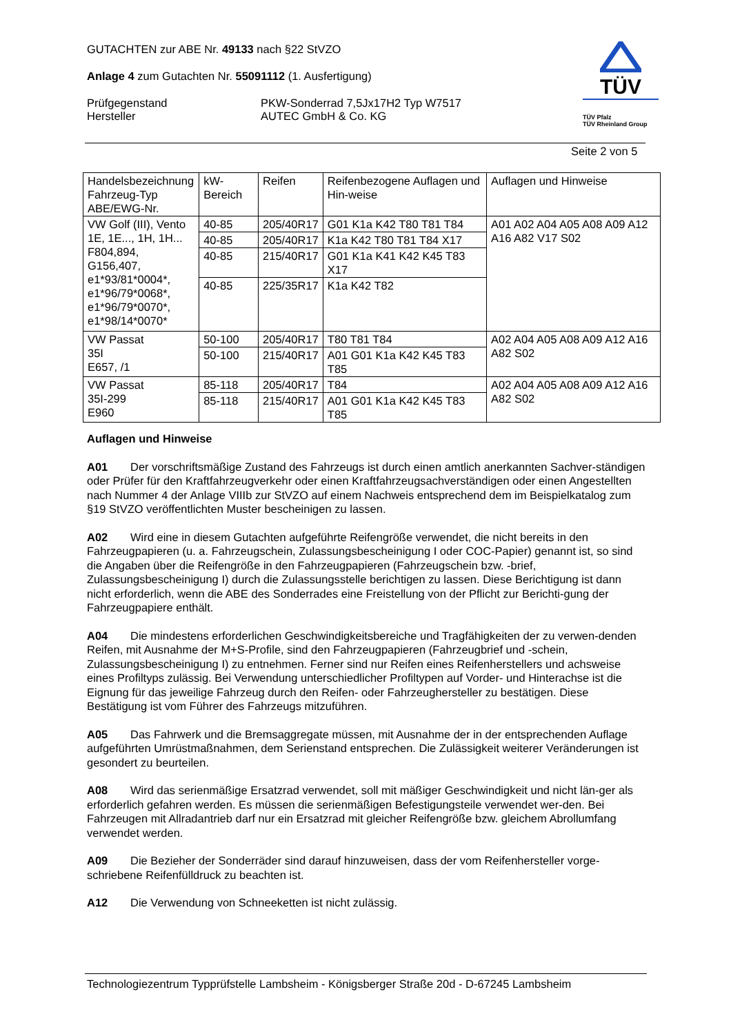GUTACHTEN zur ABE Nr. 49133 nach §22 StVZO
Anlage 4 zum Gutachten Nr. 55091112 (1. Ausfertigung)
Prüfgegenstand PKW-Sonderrad 7,5Jx17H2 Typ W7517
Hersteller AUTEC GmbH & Co. KG
TÜV
TÜV Pfalz
TÜV Rheinland Group
Seite 2 von 5
| Handelsbezeichnung Fahrzeug-Typ ABE/EWG-Nr. | kW-Bereich | Reifen | Reifenbezogene Auflagen und Hin-weise | Auflagen und Hinweise |
| --- | --- | --- | --- | --- |
| VW Golf (III), Vento 1E, 1E..., 1H, 1H... F804,894, G156,407, e1*93/81*0004*, e1*96/79*0068*, e1*96/79*0070*, e1*98/14*0070* | 40-85 | 205/40R17 | G01 K1a K42 T80 T81 T84 | A01 A02 A04 A05 A08 A09 A12 A16 A82 V17 S02 |
| | 40-85 | 205/40R17 | K1a K42 T80 T81 T84 X17 | |
| | 40-85 | 215/40R17 | G01 K1a K41 K42 K45 T83 X17 | |
| | 40-85 | 225/35R17 | K1a K42 T82 | |
| VW Passat 35I E657, /1 | 50-100 | 205/40R17 | T80 T81 T84 | A02 A04 A05 A08 A09 A12 A16 A82 S02 |
| | 50-100 | 215/40R17 | A01 G01 K1a K42 K45 T83 T85 | |
| VW Passat 35I-299 E960 | 85-118 | 205/40R17 | T84 | A02 A04 A05 A08 A09 A12 A16 A82 S02 |
| | 85-118 | 215/40R17 | A01 G01 K1a K42 K45 T83 T85 | |
Auflagen und Hinweise
A01 Der vorschriftsmäßige Zustand des Fahrzeugs ist durch einen amtlich anerkannten Sachver-ständigen oder Prüfer für den Kraftfahrzeugverkehr oder einen Kraftfahrzeugsachverständigen oder einen Angestellten nach Nummer 4 der Anlage VIIIb zur StVZO auf einem Nachweis entsprechend dem im Beispielkatalog zum §19 StVZO veröffentlichten Muster bescheinigen zu lassen.
A02 Wird eine in diesem Gutachten aufgeführte Reifengröße verwendet, die nicht bereits in den Fahrzeugpapieren (u. a. Fahrzeugschein, Zulassungsbescheinigung I oder COC-Papier) genannt ist, so sind die Angaben über die Reifengröße in den Fahrzeugpapieren (Fahrzeugschein bzw. -brief, Zulassungsbescheinigung I) durch die Zulassungsstelle berichtigen zu lassen. Diese Berichtigung ist dann nicht erforderlich, wenn die ABE des Sonderrades eine Freistellung von der Pflicht zur Berichti-gung der Fahrzeugpapiere enthält.
A04 Die mindestens erforderlichen Geschwindigkeitsbereiche und Tragfähigkeiten der zu verwen-denden Reifen, mit Ausnahme der M+S-Profile, sind den Fahrzeugpapieren (Fahrzeugbrief und -schein, Zulassungsbescheinigung I) zu entnehmen. Ferner sind nur Reifen eines Reifenherstellers und achsweise eines Profiltyps zulässig. Bei Verwendung unterschiedlicher Profiltypen auf Vorder- und Hinterachse ist die Eignung für das jeweilige Fahrzeug durch den Reifen- oder Fahrzeughersteller zu bestätigen. Diese Bestätigung ist vom Führer des Fahrzeugs mitzuführen.
A05 Das Fahrwerk und die Bremsaggregate müssen, mit Ausnahme der in der entsprechenden Auflage aufgeführten Umrüstmaßnahmen, dem Serienstand entsprechen. Die Zulässigkeit weiterer Veränderungen ist gesondert zu beurteilen.
A08 Wird das serienmäßige Ersatzrad verwendet, soll mit mäßiger Geschwindigkeit und nicht län-ger als erforderlich gefahren werden. Es müssen die serienmäßigen Befestigungsteile verwendet wer-den. Bei Fahrzeugen mit Allradantrieb darf nur ein Ersatzrad mit gleicher Reifengröße bzw. gleichem Abrollumfang verwendet werden.
A09 Die Bezieher der Sonderräder sind darauf hinzuweisen, dass der vom Reifenhersteller vorge-schriebene Reifenfülldruck zu beachten ist.
A12 Die Verwendung von Schneeketten ist nicht zulässig.
Technologiezentrum Typprüfstelle Lambsheim - Königsberger Straße 20d - D-67245 Lambsheim